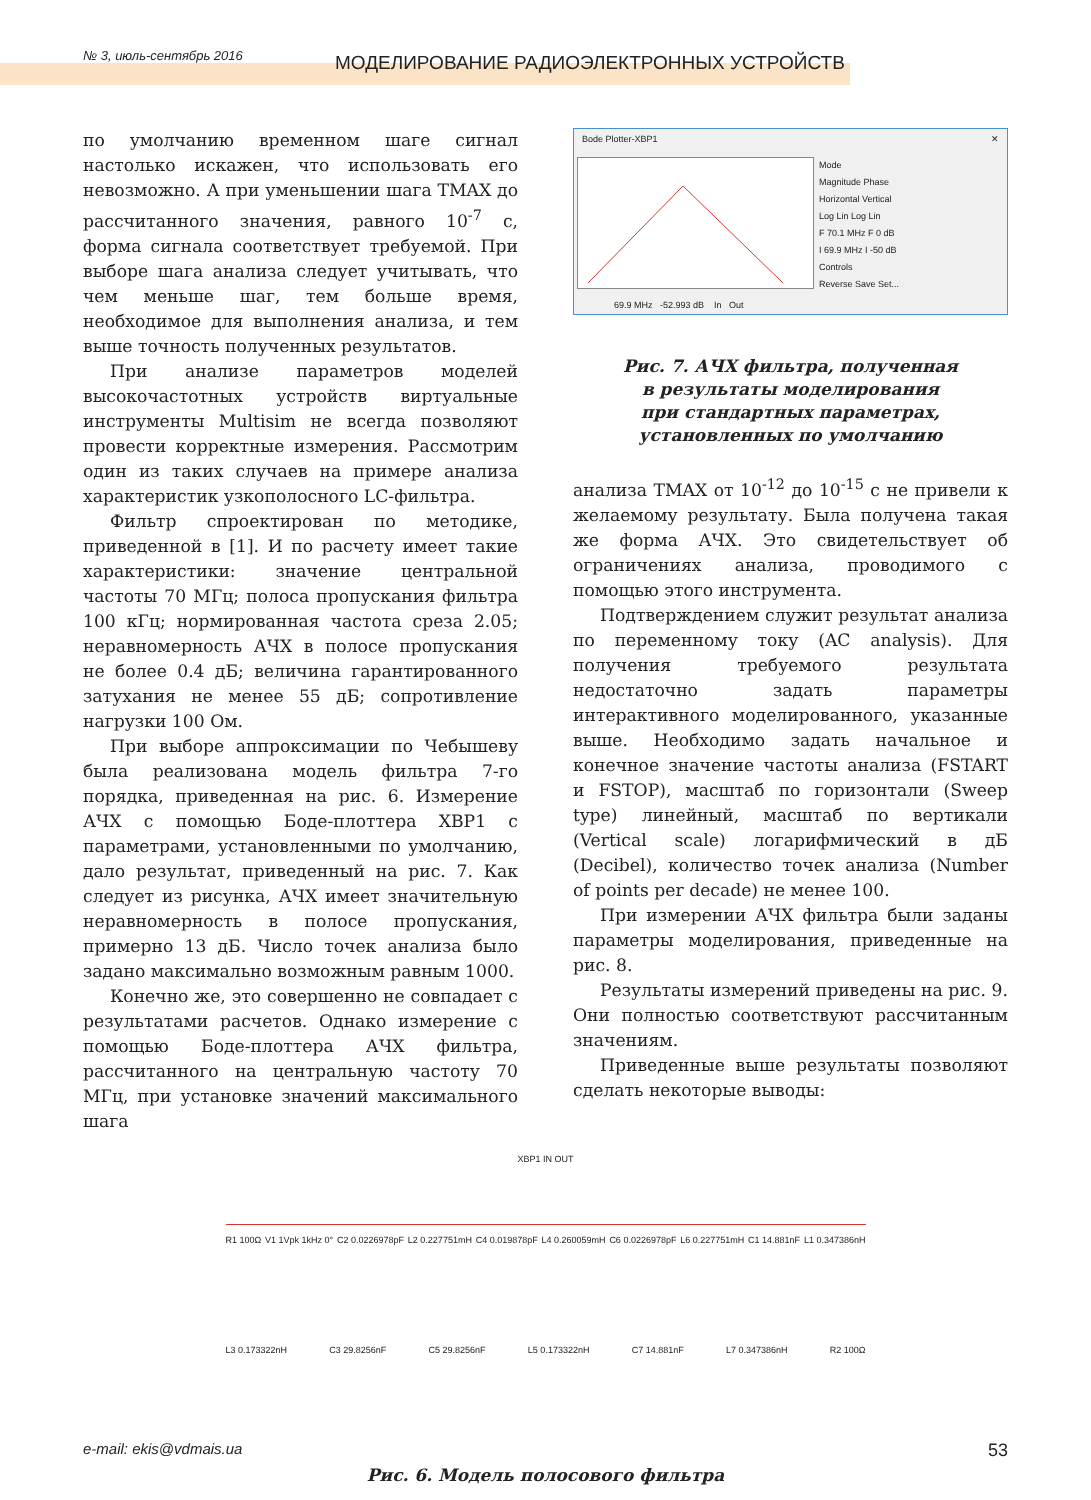№ 3, июль-сентябрь 2016
МОДЕЛИРОВАНИЕ РАДИОЭЛЕКТРОННЫХ УСТРОЙСТВ
по умолчанию временном шаге сигнал настолько искажен, что использовать его невозможно. А при уменьшении шага TMAX до рассчитанного значения, равного 10<sup>-7</sup> с, форма сигнала соответствует требуемой. При выборе шага анализа следует учитывать, что чем меньше шаг, тем больше время, необходимое для выполнения анализа, и тем выше точность полученных результатов.
При анализе параметров моделей высокочастотных устройств виртуальные инструменты Multisim не всегда позволяют провести корректные измерения. Рассмотрим один из таких случаев на примере анализа характеристик узкополосного LC-фильтра.
Фильтр спроектирован по методике, приведенной в [1]. И по расчету имеет такие характеристики: значение центральной частоты 70 МГц; полоса пропускания фильтра 100 кГц; нормированная частота среза 2.05; неравномерность АЧХ в полосе пропускания не более 0.4 дБ; величина гарантированного затухания не менее 55 дБ; сопротивление нагрузки 100 Ом.
При выборе аппроксимации по Чебышеву была реализована модель фильтра 7-го порядка, приведенная на рис. 6. Измерение АЧХ с помощью Боде-плоттера XBP1 с параметрами, установленными по умолчанию, дало результат, приведенный на рис. 7. Как следует из рисунка, АЧХ имеет значительную неравномерность в полосе пропускания, примерно 13 дБ. Число точек анализа было задано максимально возможным равным 1000.
Конечно же, это совершенно не совпадает с результатами расчетов. Однако измерение с помощью Боде-плоттера АЧХ фильтра, рассчитанного на центральную частоту 70 МГц, при установке значений максимального шага
Bode Plotter-XBP1 ✕
Mode
Magnitude Phase
Horizontal Vertical
Log Lin Log Lin
F 70.1 MHz F 0 dB
I 69.9 MHz I -50 dB
Controls
Reverse Save Set...
69.9 MHz -52.993 dB In Out
Рис. 7. АЧХ фильтра, полученная
в результаты моделирования
при стандартных параметрах,
установленных по умолчанию
анализа TMAX от 10<sup>-12</sup> до 10<sup>-15</sup> с не привели к желаемому результату. Была получена такая же форма АЧХ. Это свидетельствует об ограничениях анализа, проводимого с помощью этого инструмента.
Подтверждением служит результат анализа по переменному току (AC analysis). Для получения требуемого результата недостаточно задать параметры интерактивного моделированного, указанные выше. Необходимо задать начальное и конечное значение частоты анализа (FSTART и FSTOP), масштаб по горизонтали (Sweep type) линейный, масштаб по вертикали (Vertical scale) логарифмический в дБ (Decibel), количество точек анализа (Number of points per decade) не менее 100.
При измерении АЧХ фильтра были заданы параметры моделирования, приведенные на рис. 8.
Результаты измерений приведены на рис. 9. Они полностью соответствуют рассчитанным значениям.
Приведенные выше результаты позволяют сделать некоторые выводы:
XBP1 IN OUT
R1 100Ω V1 1Vpk 1kHz 0° C2 0.0226978pF L2 0.227751mH C4 0.019878pF L4 0.260059mH C6 0.0226978pF L6 0.227751mH C1 14.881nF L1 0.347386nH L3 0.173322nH C3 29.8256nF C5 29.8256nF L5 0.173322nH C7 14.881nF L7 0.347386nH R2 100Ω
Рис. 6. Модель полосового фильтра
e-mail: ekis@vdmais.ua 53